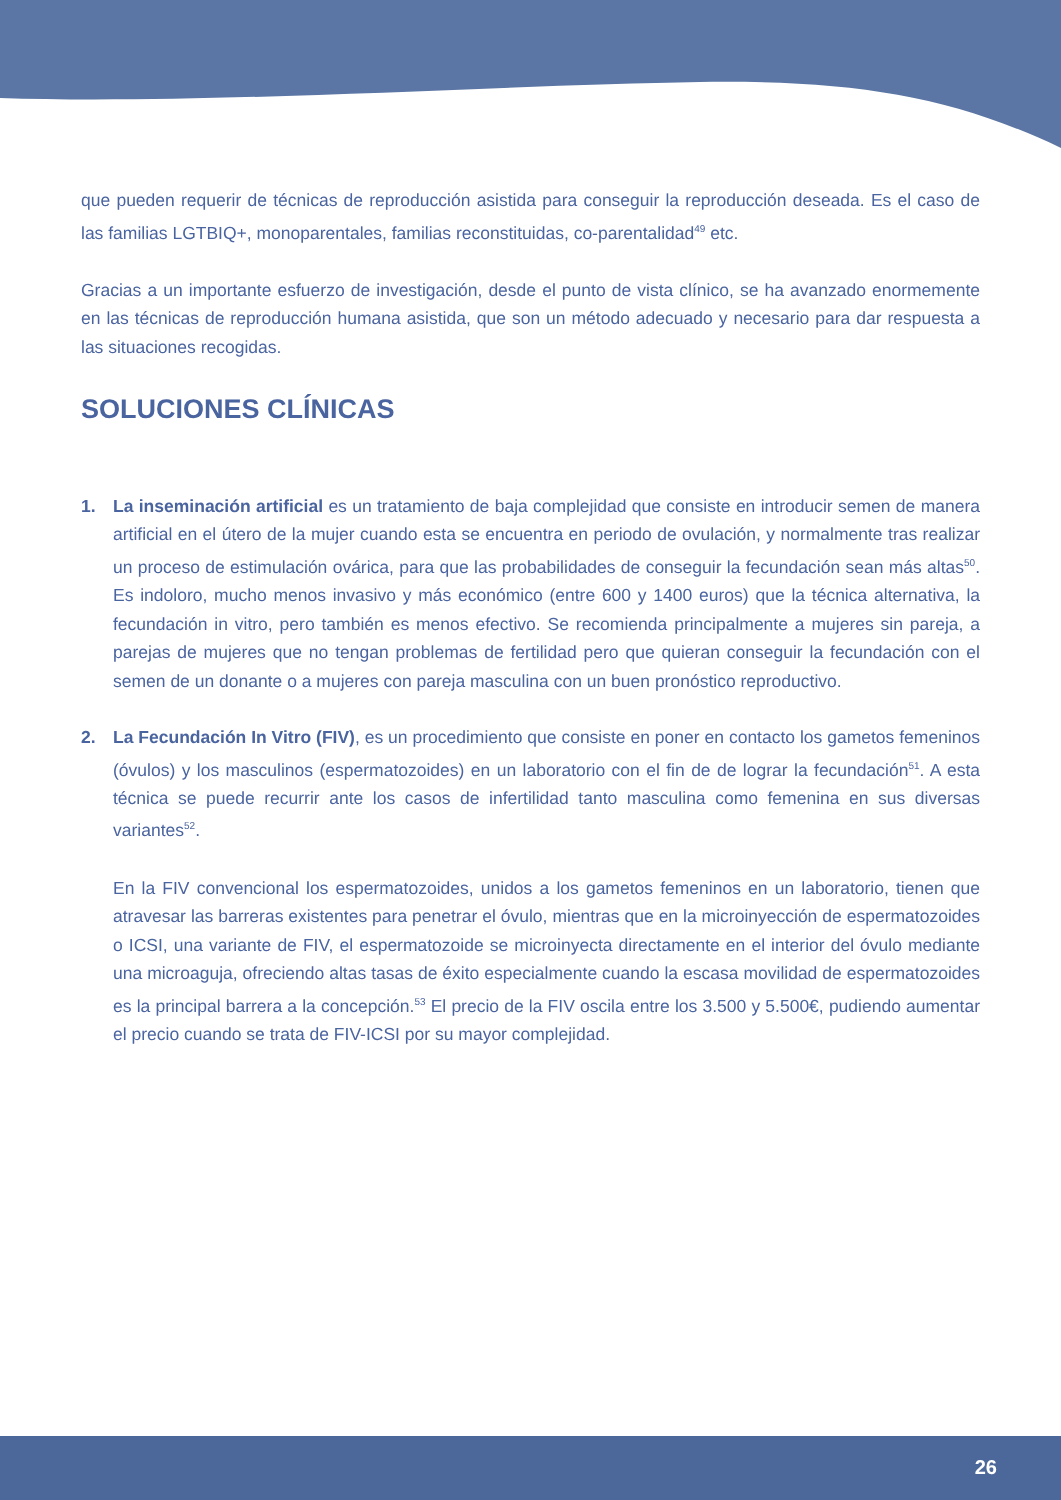que pueden requerir de técnicas de reproducción asistida para conseguir la reproducción deseada. Es el caso de las familias LGTBIQ+, monoparentales, familias reconstituidas, co-parentalidad<sup>49</sup> etc.
Gracias a un importante esfuerzo de investigación, desde el punto de vista clínico, se ha avanzado enormemente en las técnicas de reproducción humana asistida, que son un método adecuado y necesario para dar respuesta a las situaciones recogidas.
SOLUCIONES CLÍNICAS
1. La inseminación artificial es un tratamiento de baja complejidad que consiste en introducir semen de manera artificial en el útero de la mujer cuando esta se encuentra en periodo de ovulación, y normalmente tras realizar un proceso de estimulación ovárica, para que las probabilidades de conseguir la fecundación sean más altas<sup>50</sup>. Es indoloro, mucho menos invasivo y más económico (entre 600 y 1400 euros) que la técnica alternativa, la fecundación in vitro, pero también es menos efectivo. Se recomienda principalmente a mujeres sin pareja, a parejas de mujeres que no tengan problemas de fertilidad pero que quieran conseguir la fecundación con el semen de un donante o a mujeres con pareja masculina con un buen pronóstico reproductivo.
2. La Fecundación In Vitro (FIV), es un procedimiento que consiste en poner en contacto los gametos femeninos (óvulos) y los masculinos (espermatozoides) en un laboratorio con el fin de de lograr la fecundación<sup>51</sup>. A esta técnica se puede recurrir ante los casos de infertilidad tanto masculina como femenina en sus diversas variantes<sup>52</sup>.
En la FIV convencional los espermatozoides, unidos a los gametos femeninos en un laboratorio, tienen que atravesar las barreras existentes para penetrar el óvulo, mientras que en la microinyección de espermatozoides o ICSI, una variante de FIV, el espermatozoide se microinyecta directamente en el interior del óvulo mediante una microaguja, ofreciendo altas tasas de éxito especialmente cuando la escasa movilidad de espermatozoides es la principal barrera a la concepción.<sup>53</sup> El precio de la FIV oscila entre los 3.500 y 5.500€, pudiendo aumentar el precio cuando se trata de FIV-ICSI por su mayor complejidad.
26